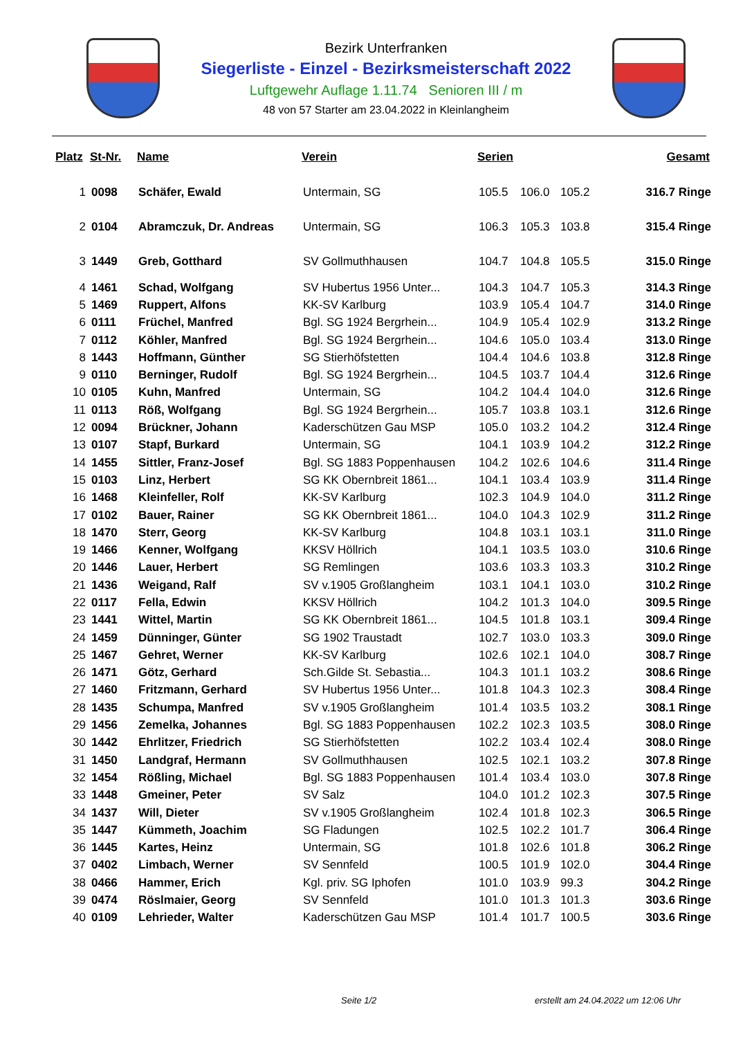Bezirk Unterfranken
Siegerliste - Einzel - Bezirksmeisterschaft 2022
Luftgewehr Auflage 1.11.74 Senioren III / m
48 von 57 Starter am 23.04.2022 in Kleinlangheim
| Platz | St-Nr. | Name | Verein | Serien | | | Gesamt |
| --- | --- | --- | --- | --- | --- | --- | --- |
| 1 | 0098 | Schäfer, Ewald | Untermain, SG | 105.5 | 106.0 | 105.2 | 316.7 Ringe |
| 2 | 0104 | Abramczuk, Dr. Andreas | Untermain, SG | 106.3 | 105.3 | 103.8 | 315.4 Ringe |
| 3 | 1449 | Greb, Gotthard | SV Gollmuthhausen | 104.7 | 104.8 | 105.5 | 315.0 Ringe |
| 4 | 1461 | Schad, Wolfgang | SV Hubertus 1956 Unter... | 104.3 | 104.7 | 105.3 | 314.3 Ringe |
| 5 | 1469 | Ruppert, Alfons | KK-SV Karlburg | 103.9 | 105.4 | 104.7 | 314.0 Ringe |
| 6 | 0111 | Früchel, Manfred | Bgl. SG 1924 Bergrhein... | 104.9 | 105.4 | 102.9 | 313.2 Ringe |
| 7 | 0112 | Köhler, Manfred | Bgl. SG 1924 Bergrhein... | 104.6 | 105.0 | 103.4 | 313.0 Ringe |
| 8 | 1443 | Hoffmann, Günther | SG Stierhöfstetten | 104.4 | 104.6 | 103.8 | 312.8 Ringe |
| 9 | 0110 | Berninger, Rudolf | Bgl. SG 1924 Bergrhein... | 104.5 | 103.7 | 104.4 | 312.6 Ringe |
| 10 | 0105 | Kuhn, Manfred | Untermain, SG | 104.2 | 104.4 | 104.0 | 312.6 Ringe |
| 11 | 0113 | Röß, Wolfgang | Bgl. SG 1924 Bergrhein... | 105.7 | 103.8 | 103.1 | 312.6 Ringe |
| 12 | 0094 | Brückner, Johann | Kaderschützen Gau MSP | 105.0 | 103.2 | 104.2 | 312.4 Ringe |
| 13 | 0107 | Stapf, Burkard | Untermain, SG | 104.1 | 103.9 | 104.2 | 312.2 Ringe |
| 14 | 1455 | Sittler, Franz-Josef | Bgl. SG 1883 Poppenhausen | 104.2 | 102.6 | 104.6 | 311.4 Ringe |
| 15 | 0103 | Linz, Herbert | SG KK Obernbreit 1861... | 104.1 | 103.4 | 103.9 | 311.4 Ringe |
| 16 | 1468 | Kleinfeller, Rolf | KK-SV Karlburg | 102.3 | 104.9 | 104.0 | 311.2 Ringe |
| 17 | 0102 | Bauer, Rainer | SG KK Obernbreit 1861... | 104.0 | 104.3 | 102.9 | 311.2 Ringe |
| 18 | 1470 | Sterr, Georg | KK-SV Karlburg | 104.8 | 103.1 | 103.1 | 311.0 Ringe |
| 19 | 1466 | Kenner, Wolfgang | KKSV Höllrich | 104.1 | 103.5 | 103.0 | 310.6 Ringe |
| 20 | 1446 | Lauer, Herbert | SG Remlingen | 103.6 | 103.3 | 103.3 | 310.2 Ringe |
| 21 | 1436 | Weigand, Ralf | SV v.1905 Großlangheim | 103.1 | 104.1 | 103.0 | 310.2 Ringe |
| 22 | 0117 | Fella, Edwin | KKSV Höllrich | 104.2 | 101.3 | 104.0 | 309.5 Ringe |
| 23 | 1441 | Wittel, Martin | SG KK Obernbreit 1861... | 104.5 | 101.8 | 103.1 | 309.4 Ringe |
| 24 | 1459 | Dünninger, Günter | SG 1902 Traustadt | 102.7 | 103.0 | 103.3 | 309.0 Ringe |
| 25 | 1467 | Gehret, Werner | KK-SV Karlburg | 102.6 | 102.1 | 104.0 | 308.7 Ringe |
| 26 | 1471 | Götz, Gerhard | Sch.Gilde St. Sebastia... | 104.3 | 101.1 | 103.2 | 308.6 Ringe |
| 27 | 1460 | Fritzmann, Gerhard | SV Hubertus 1956 Unter... | 101.8 | 104.3 | 102.3 | 308.4 Ringe |
| 28 | 1435 | Schumpa, Manfred | SV v.1905 Großlangheim | 101.4 | 103.5 | 103.2 | 308.1 Ringe |
| 29 | 1456 | Zemelka, Johannes | Bgl. SG 1883 Poppenhausen | 102.2 | 102.3 | 103.5 | 308.0 Ringe |
| 30 | 1442 | Ehrlitzer, Friedrich | SG Stierhöfstetten | 102.2 | 103.4 | 102.4 | 308.0 Ringe |
| 31 | 1450 | Landgraf, Hermann | SV Gollmuthhausen | 102.5 | 102.1 | 103.2 | 307.8 Ringe |
| 32 | 1454 | Rößling, Michael | Bgl. SG 1883 Poppenhausen | 101.4 | 103.4 | 103.0 | 307.8 Ringe |
| 33 | 1448 | Gmeiner, Peter | SV Salz | 104.0 | 101.2 | 102.3 | 307.5 Ringe |
| 34 | 1437 | Will, Dieter | SV v.1905 Großlangheim | 102.4 | 101.8 | 102.3 | 306.5 Ringe |
| 35 | 1447 | Kümmeth, Joachim | SG Fladungen | 102.5 | 102.2 | 101.7 | 306.4 Ringe |
| 36 | 1445 | Kartes, Heinz | Untermain, SG | 101.8 | 102.6 | 101.8 | 306.2 Ringe |
| 37 | 0402 | Limbach, Werner | SV Sennfeld | 100.5 | 101.9 | 102.0 | 304.4 Ringe |
| 38 | 0466 | Hammer, Erich | Kgl. priv. SG Iphofen | 101.0 | 103.9 | 99.3 | 304.2 Ringe |
| 39 | 0474 | Röslmaier, Georg | SV Sennfeld | 101.0 | 101.3 | 101.3 | 303.6 Ringe |
| 40 | 0109 | Lehrieder, Walter | Kaderschützen Gau MSP | 101.4 | 101.7 | 100.5 | 303.6 Ringe |
Seite 1/2
erstellt am 24.04.2022 um 12:06 Uhr